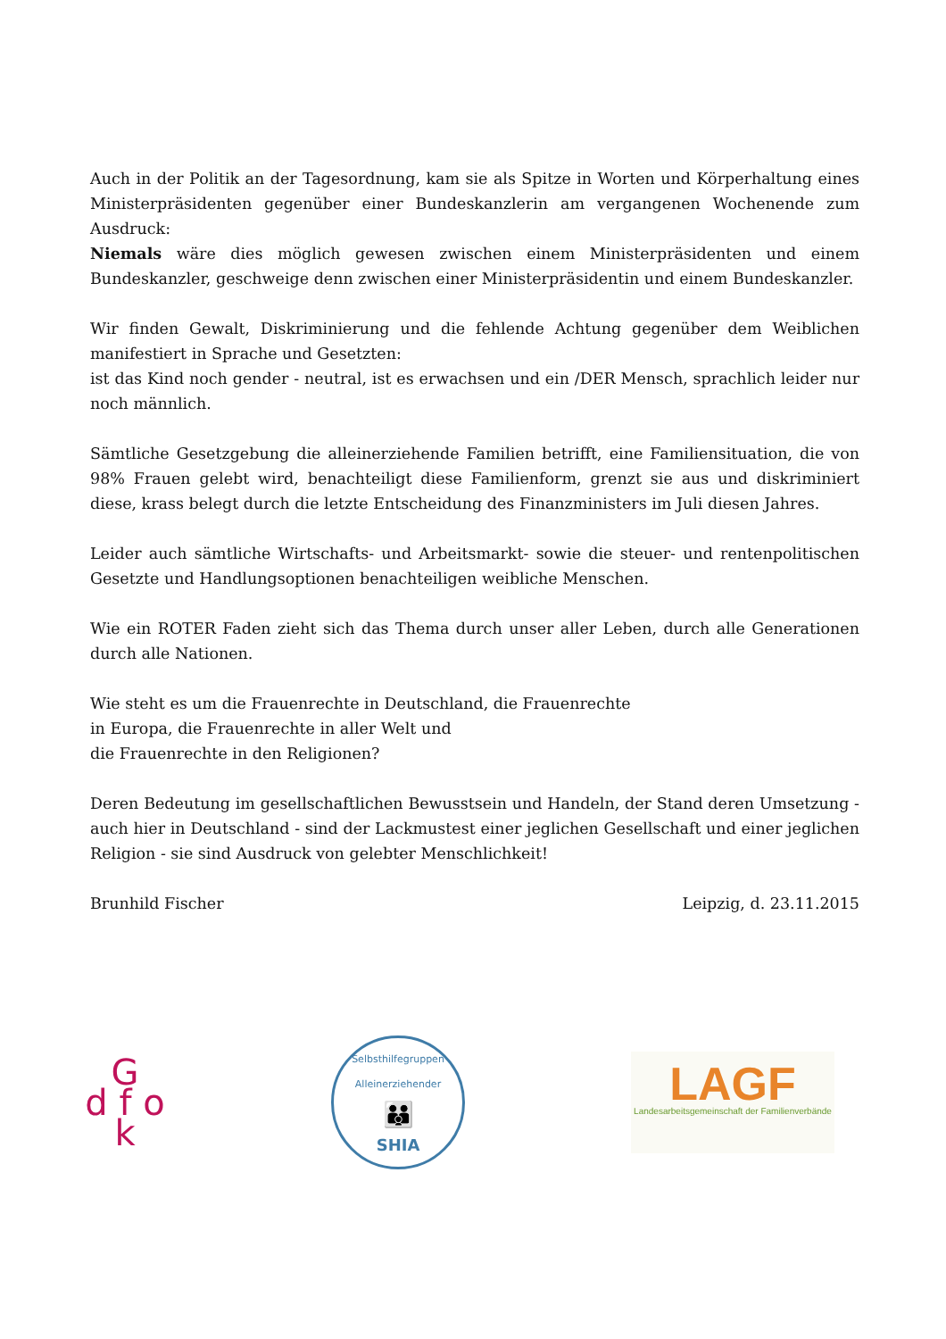Auch in der Politik an der Tagesordnung, kam sie als Spitze in Worten und Körperhaltung eines Ministerpräsidenten gegenüber einer Bundeskanzlerin am vergangenen Wochenende zum Ausdruck:
Niemals wäre dies möglich gewesen zwischen einem Ministerpräsidenten und einem Bundeskanzler, geschweige denn zwischen einer Ministerpräsidentin und einem Bundeskanzler.
Wir finden Gewalt, Diskriminierung und die fehlende Achtung gegenüber dem Weiblichen manifestiert in Sprache und Gesetzten:
ist das Kind noch gender - neutral, ist es erwachsen und ein /DER Mensch, sprachlich leider nur noch männlich.
Sämtliche Gesetzgebung die alleinerziehende Familien betrifft, eine Familiensituation, die von 98% Frauen gelebt wird, benachteiligt diese Familienform, grenzt sie aus und diskriminiert diese, krass belegt durch die letzte Entscheidung des Finanzministers im Juli diesen Jahres.
Leider auch sämtliche Wirtschafts- und Arbeitsmarkt- sowie die steuer- und rentenpolitischen Gesetzte und Handlungsoptionen benachteiligen weibliche Menschen.
Wie ein ROTER Faden zieht sich das Thema durch unser aller Leben, durch alle Generationen durch alle Nationen.
Wie steht es um die Frauenrechte in Deutschland, die Frauenrechte
in Europa, die Frauenrechte in aller Welt und
die Frauenrechte in den Religionen?
Deren Bedeutung im gesellschaftlichen Bewusstsein und Handeln, der Stand deren Umsetzung - auch hier in Deutschland - sind der Lackmustest einer jeglichen Gesellschaft und einer jeglichen Religion - sie sind Ausdruck von gelebter Menschlichkeit!
Brunhild Fischer Leipzig, d. 23.11.2015
G
d f o
k
Selbsthilfegruppen Alleinerziehender
👪
SHIA
LAGF
Landesarbeitsgemeinschaft der Familienverbände